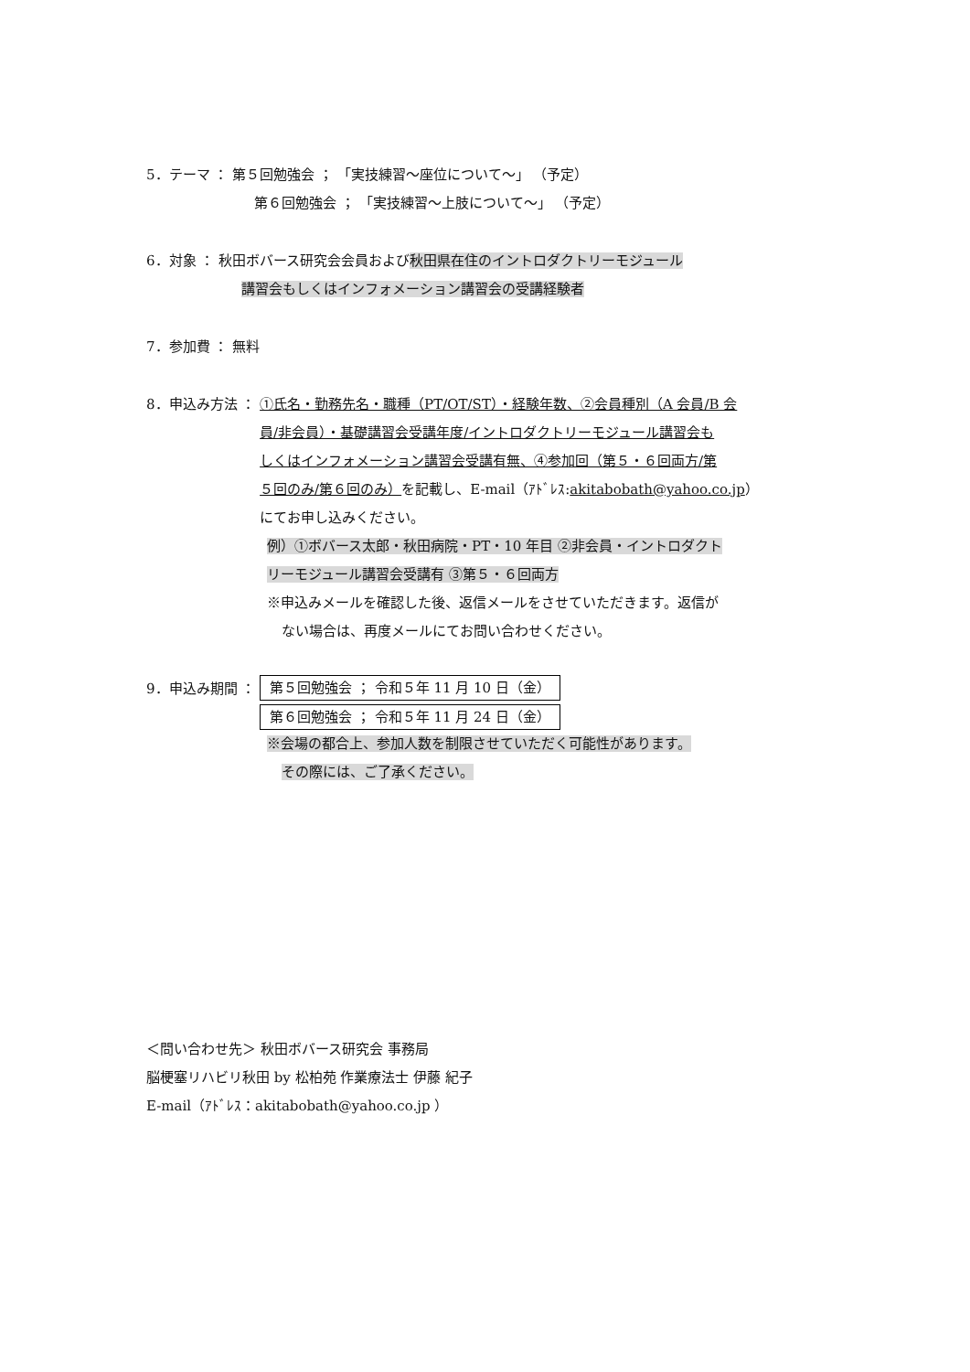5．テーマ ： 第５回勉強会 ； 「実技練習～座位について～」 （予定）
第６回勉強会 ； 「実技練習～上肢について～」 （予定）
6．対象 ： 秋田ボバース研究会会員および秋田県在住のイントロダクトリーモジュール
講習会もしくはインフォメーション講習会の受講経験者
7．参加費 ： 無料
8．申込み方法 ： ①氏名・勤務先名・職種（PT/OT/ST）・経験年数、②会員種別（A 会員/B 会
員/非会員）・基礎講習会受講年度/イントロダクトリーモジュール講習会も
しくはインフォメーション講習会受講有無、④参加回（第５・６回両方/第
５回のみ/第６回のみ）を記載し、E-mail（ｱﾄﾞﾚｽ:akitabobath@yahoo.co.jp）
にてお申し込みください。
例）①ボバース太郎・秋田病院・PT・10 年目 ②非会員・イントロダクト
リーモジュール講習会受講有 ③第５・６回両方
※申込みメールを確認した後、返信メールをさせていただきます。返信が
ない場合は、再度メールにてお問い合わせください。
9．申込み期間 ：
第５回勉強会 ； 令和５年 11 月 10 日（金）
第６回勉強会 ； 令和５年 11 月 24 日（金）
※会場の都合上、参加人数を制限させていただく可能性があります。
その際には、ご了承ください。
＜問い合わせ先＞ 秋田ボバース研究会 事務局
脳梗塞リハビリ秋田 by 松柏苑 作業療法士 伊藤 紀子
E-mail（ｱﾄﾞﾚｽ：akitabobath@yahoo.co.jp ）